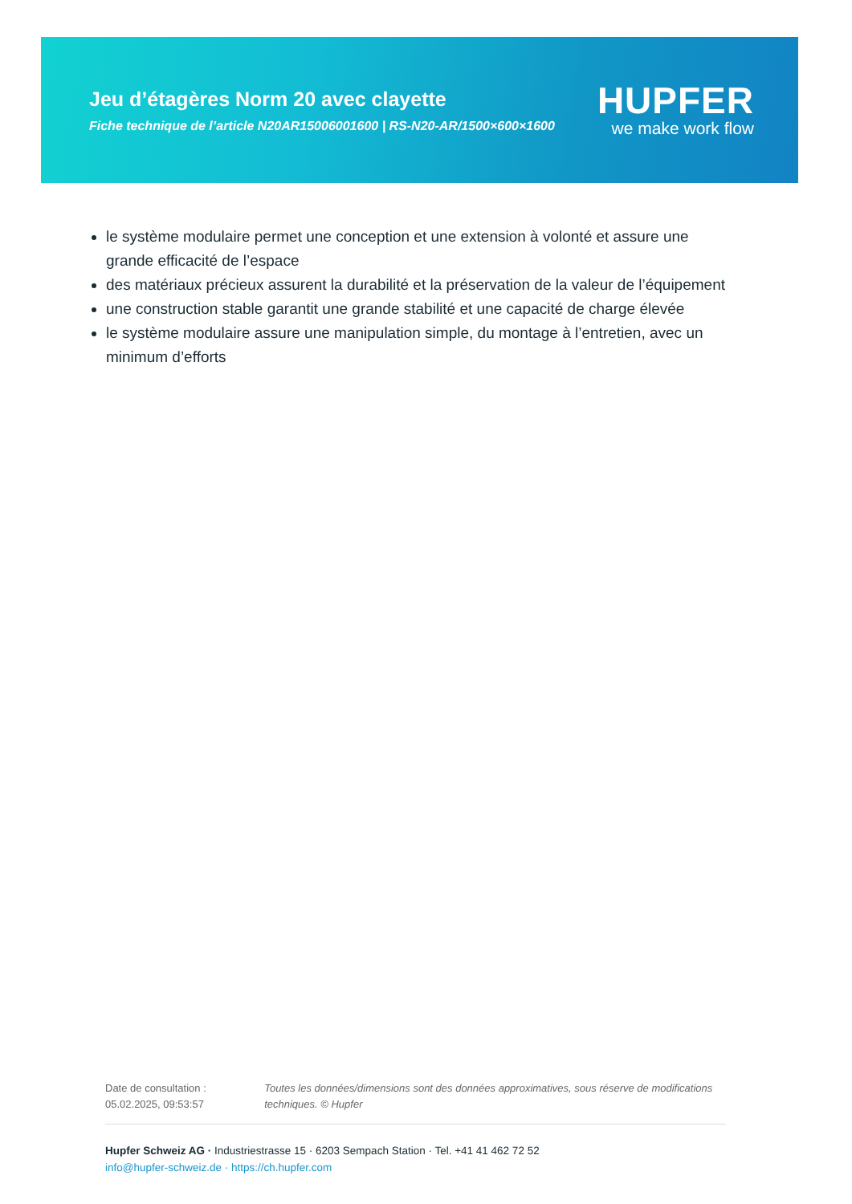Jeu d’étagères Norm 20 avec clayette
Fiche technique de l’article N20AR15006001600 | RS-N20-AR/1500×600×1600
HUPFER
we make work flow
le système modulaire permet une conception et une extension à volonté et assure une grande efficacité de l’espace
des matériaux précieux assurent la durabilité et la préservation de la valeur de l’équipement
une construction stable garantit une grande stabilité et une capacité de charge élevée
le système modulaire assure une manipulation simple, du montage à l’entretien, avec un minimum d’efforts
Date de consultation : 05.02.2025, 09:53:57
Toutes les données/dimensions sont des données approximatives, sous réserve de modifications techniques. © Hupfer
Hupfer Schweiz AG · Industriestrasse 15 · 6203 Sempach Station · Tel. +41 41 462 72 52
info@hupfer-schweiz.de · https://ch.hupfer.com